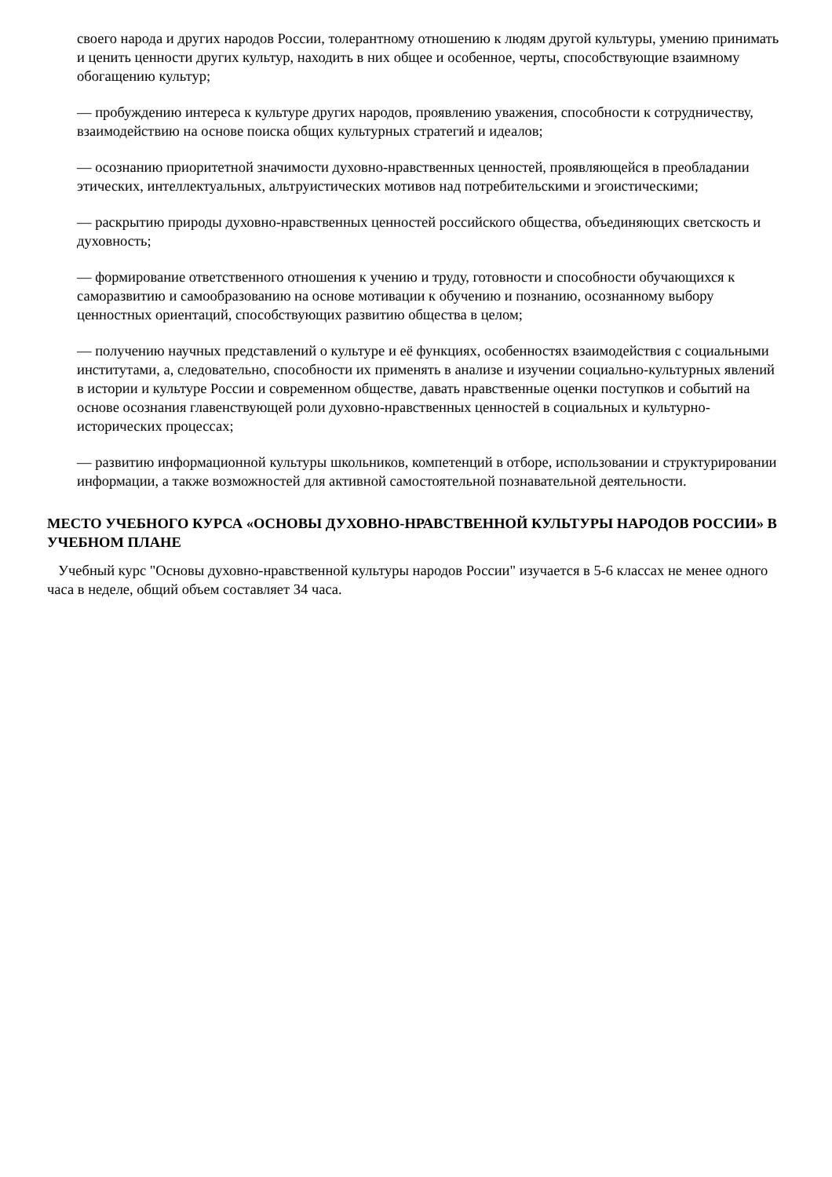своего народа и других народов России, толерантному отношению к людям другой культуры, умению принимать и ценить ценности других культур, находить в них общее и особенное, черты, способствующие взаимному обогащению культур;
— пробуждению интереса к культуре других народов, проявлению уважения, способности к сотрудничеству, взаимодействию на основе поиска общих культурных стратегий и идеалов;
— осознанию приоритетной значимости духовно-нравственных ценностей, проявляющейся в преобладании этических, интеллектуальных, альтруистических мотивов над потребительскими и эгоистическими;
— раскрытию природы духовно-нравственных ценностей российского общества, объединяющих светскость и духовность;
— формирование ответственного отношения к учению и труду, готовности и способности обучающихся к саморазвитию и самообразованию на основе мотивации к обучению и познанию, осознанному выбору ценностных ориентаций, способствующих развитию общества в целом;
— получению научных представлений о культуре и её функциях, особенностях взаимодействия с социальными институтами, а, следовательно, способности их применять в анализе и изучении социально-культурных явлений в истории и культуре России и современном обществе, давать нравственные оценки поступков и событий на основе осознания главенствующей роли духовно-нравственных ценностей в социальных и культурно-исторических процессах;
— развитию информационной культуры школьников, компетенций в отборе, использовании и структурировании информации, а также возможностей для активной самостоятельной познавательной деятельности.
МЕСТО УЧЕБНОГО КУРСА «ОСНОВЫ ДУХОВНО-НРАВСТВЕННОЙ КУЛЬТУРЫ НАРОДОВ РОССИИ» В УЧЕБНОМ ПЛАНЕ
Учебный курс "Основы духовно-нравственной культуры народов России" изучается в 5-6 классах не менее одного часа в неделе, общий объем составляет 34 часа.